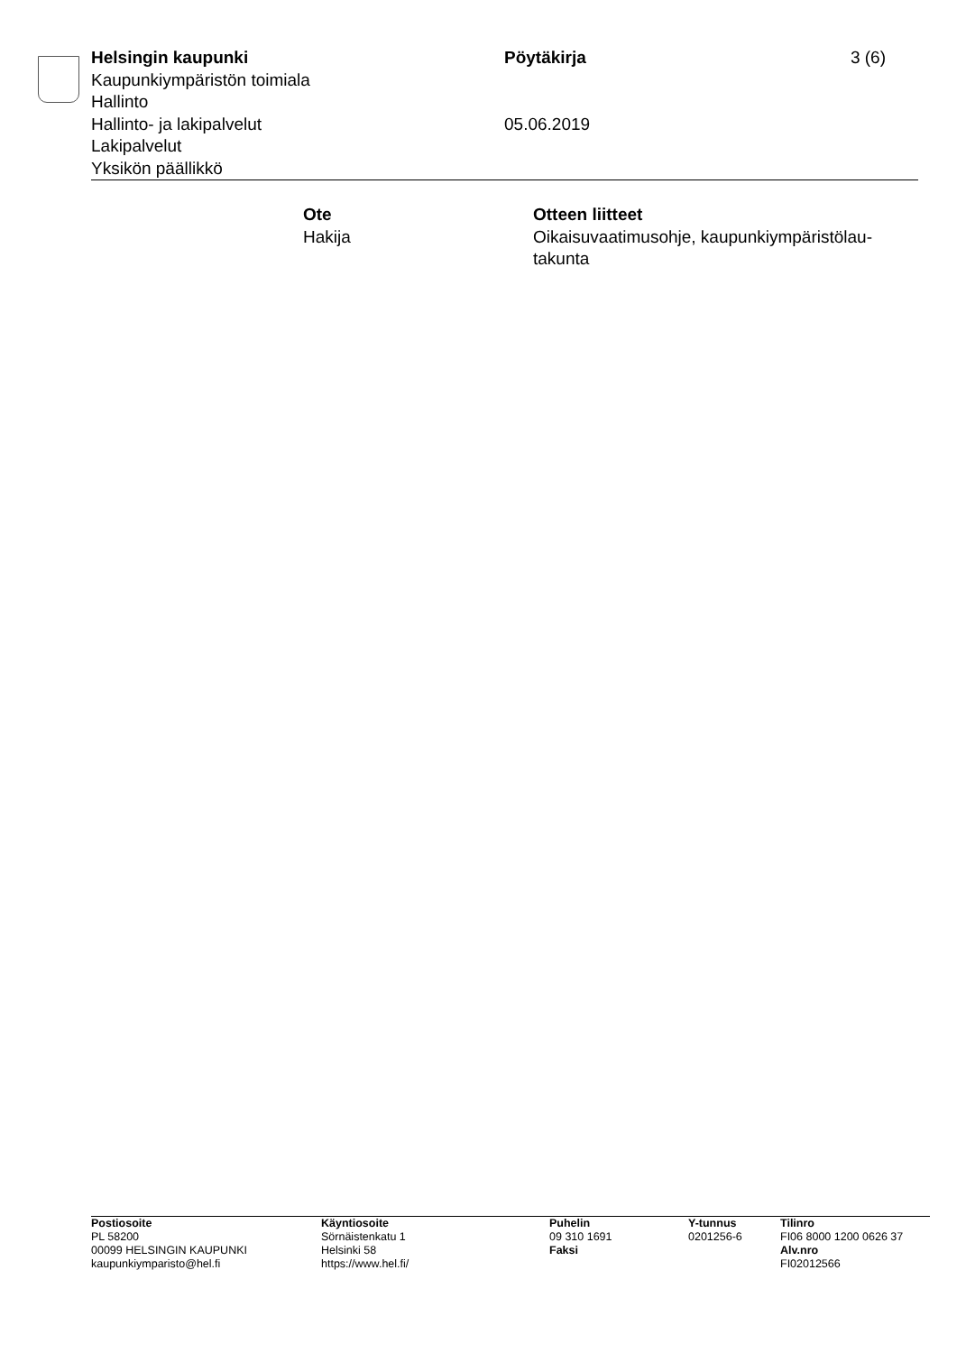Helsingin kaupunki
Kaupunkiympäristön toimiala
Hallinto
Hallinto- ja lakipalvelut
Lakipalvelut
Yksikön päällikkö
Pöytäkirja
05.06.2019
3 (6)
Ote
Hakija
Otteen liitteet
Oikaisuvaatimusohje, kaupunkiympäristölau-
takunta
Postiosoite
PL 58200
00099 HELSINGIN KAUPUNKI
kaupunkiymparisto@hel.fi
Käyntiosoite
Sörnäistenkatu 1
Helsinki 58
https://www.hel.fi/
Puhelin
09 310 1691
Faksi
Y-tunnus
0201256-6
Tilinro
FI06 8000 1200 0626 37
Alv.nro
FI02012566